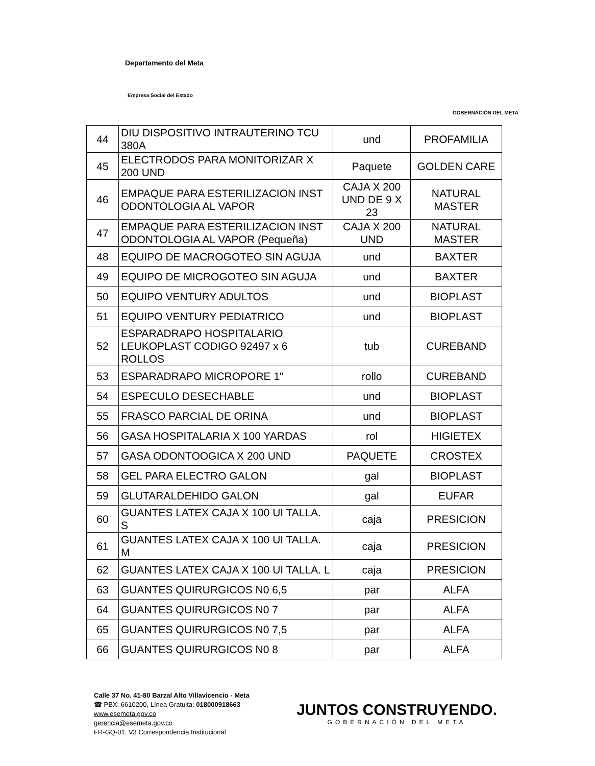Departamento del Meta
Empresa Social del Estado
GOBERNACIÓN DEL META
| 44 | DIU DISPOSITIVO INTRAUTERINO TCU 380A | und | PROFAMILIA |
| 45 | ELECTRODOS PARA MONITORIZAR X 200 UND | Paquete | GOLDEN CARE |
| 46 | EMPAQUE PARA ESTERILIZACION INST ODONTOLOGIA AL VAPOR | CAJA X 200 UND DE 9 X 23 | NATURAL MASTER |
| 47 | EMPAQUE PARA ESTERILIZACION INST ODONTOLOGIA AL VAPOR (Pequeña) | CAJA X 200 UND | NATURAL MASTER |
| 48 | EQUIPO DE MACROGOTEO SIN AGUJA | und | BAXTER |
| 49 | EQUIPO DE MICROGOTEO SIN AGUJA | und | BAXTER |
| 50 | EQUIPO VENTURY ADULTOS | und | BIOPLAST |
| 51 | EQUIPO VENTURY PEDIATRICO | und | BIOPLAST |
| 52 | ESPARADRAPO HOSPITALARIO LEUKOPLAST CODIGO 92497 x 6 ROLLOS | tub | CUREBAND |
| 53 | ESPARADRAPO MICROPORE 1" | rollo | CUREBAND |
| 54 | ESPECULO DESECHABLE | und | BIOPLAST |
| 55 | FRASCO PARCIAL DE ORINA | und | BIOPLAST |
| 56 | GASA HOSPITALARIA X 100 YARDAS | rol | HIGIETEX |
| 57 | GASA ODONTOOGICA X 200 UND | PAQUETE | CROSTEX |
| 58 | GEL PARA ELECTRO GALON | gal | BIOPLAST |
| 59 | GLUTARALDEHIDO GALON | gal | EUFAR |
| 60 | GUANTES LATEX CAJA X 100 UI TALLA. S | caja | PRESICION |
| 61 | GUANTES LATEX CAJA X 100 UI TALLA. M | caja | PRESICION |
| 62 | GUANTES LATEX CAJA X 100 UI TALLA. L | caja | PRESICION |
| 63 | GUANTES QUIRURGICOS N0 6,5 | par | ALFA |
| 64 | GUANTES QUIRURGICOS N0 7 | par | ALFA |
| 65 | GUANTES QUIRURGICOS N0 7,5 | par | ALFA |
| 66 | GUANTES QUIRURGICOS N0 8 | par | ALFA |
Calle 37 No. 41-80 Barzal Alto Villavicencio - Meta
☎ PBX: 6610200, Línea Gratuita: 018000918663
www.esemeta.gov.co
gerencia@esemeta.gov.co
FR-GQ-01. V3 Correspondencia Institucional
JUNTOS CONSTRUYENDO.
GOBERNACIÓN DEL META